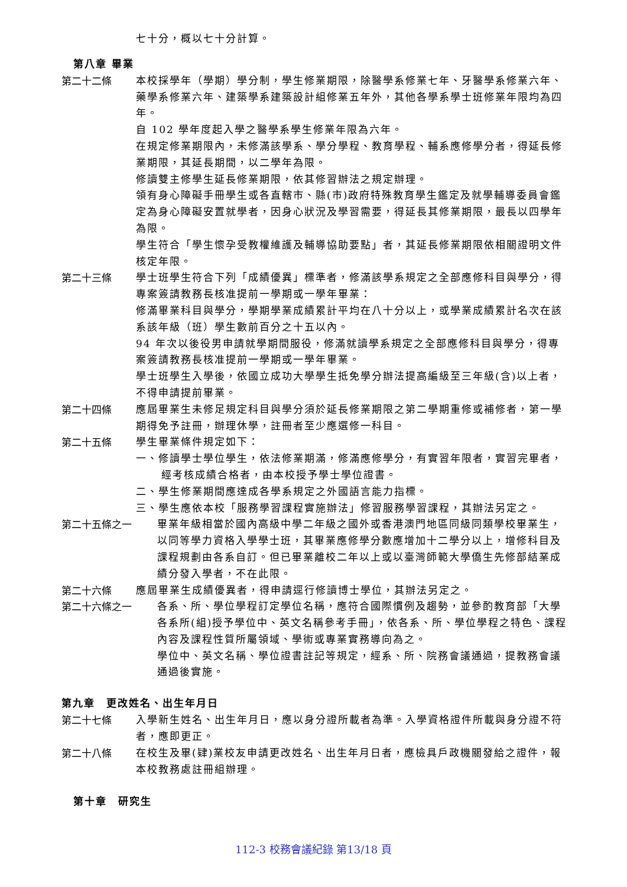七十分，概以七十分計算。
第八章 畢業
第二十二條
本校採學年（學期）學分制，學生修業期限，除醫學系修業七年、牙醫學系修業六年、藥學系修業六年、建築學系建築設計組修業五年外，其他各學系學士班修業年限均為四年。
自 102 學年度起入學之醫學系學生修業年限為六年。
在規定修業期限內，未修滿該學系、學分學程、教育學程、輔系應修學分者，得延長修業期限，其延長期間，以二學年為限。
修讀雙主修學生延長修業期限，依其修習辦法之規定辦理。
領有身心障礙手冊學生或各直轄市、縣(市)政府特殊教育學生鑑定及就學輔導委員會鑑定為身心障礙安置就學者，因身心狀況及學習需要，得延長其修業期限，最長以四學年為限。
學生符合「學生懷孕受教權維護及輔導協助要點」者，其延長修業期限依相關證明文件核定年限。
第二十三條
學士班學生符合下列「成績優異」標準者，修滿該學系規定之全部應修科目與學分，得專案簽請教務長核准提前一學期或一學年畢業：
修滿畢業科目與學分，學期學業成績累計平均在八十分以上，或學業成績累計名次在該系該年級（班）學生數前百分之十五以內。
94 年次以後役男申請就學期間服役，修滿就讀學系規定之全部應修科目與學分，得專案簽請教務長核准提前一學期或一學年畢業。
學士班學生入學後，依國立成功大學學生抵免學分辦法提高編級至三年級(含)以上者，不得申請提前畢業。
第二十四條
應屆畢業生未修足規定科目與學分須於延長修業期限之第二學期重修或補修者，第一學期得免予註冊，辦理休學，註冊者至少應選修一科目。
第二十五條
學生畢業條件規定如下：
一、修讀學士學位學生，依法修業期滿，修滿應修學分，有實習年限者，實習完畢者，經考核成績合格者，由本校授予學士學位證書。
二、學生修業期間應達成各學系規定之外國語言能力指標。
三、學生應依本校「服務學習課程實施辦法」修習服務學習課程，其辦法另定之。
第二十五條之一
畢業年級相當於國內高級中學二年級之國外或香港澳門地區同級同類學校畢業生，以同等學力資格入學學士班，其畢業應修學分數應增加十二學分以上，增修科目及課程規劃由各系自訂。但已畢業離校二年以上或以臺灣師範大學僑生先修部結業成績分發入學者，不在此限。
第二十六條
應屆畢業生成績優異者，得申請逕行修讀博士學位，其辦法另定之。
第二十六條之一
各系、所、學位學程訂定學位名稱，應符合國際慣例及趨勢，並參酌教育部「大學各系所(組)授予學位中、英文名稱參考手冊」，依各系、所、學位學程之特色、課程內容及課程性質所屬領域、學術或專業實務導向為之。
學位中、英文名稱、學位證書註記等規定，經系、所、院務會議通過，提教務會議通過後實施。
第九章　更改姓名、出生年月日
第二十七條
入學新生姓名、出生年月日，應以身分證所載者為準。入學資格證件所載與身分證不符者，應即更正。
第二十八條
在校生及畢(肄)業校友申請更改姓名、出生年月日者，應檢具戶政機關發給之證件，報本校教務處註冊組辦理。
第十章　研究生
112-3 校務會議紀錄 第13/18 頁